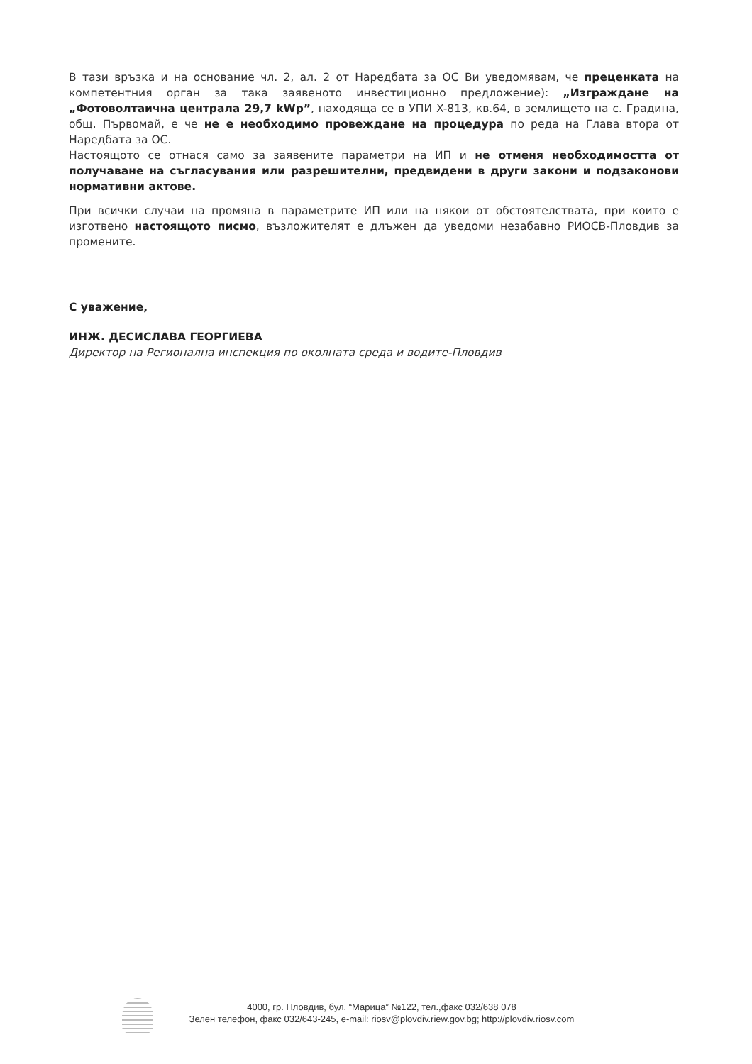В тази връзка и на основание чл. 2, ал. 2 от Наредбата за ОС Ви уведомявам, че преценката на компетентния орган за така заявеното инвестиционно предложение): „Изграждане на „Фотоволтаична централа 29,7 kWp”, находяща се в УПИ X-813, кв.64, в землището на с. Градина, общ. Първомай, е че не е необходимо провеждане на процедура по реда на Глава втора от Наредбата за ОС.
Настоящото се отнася само за заявените параметри на ИП и не отменя необходимостта от получаване на съгласувания или разрешителни, предвидени в други закони и подзаконови нормативни актове.
При всички случаи на промяна в параметрите ИП или на някои от обстоятелствата, при които е изготвено настоящото писмо, възложителят е длъжен да уведоми незабавно РИОСВ-Пловдив за промените.
С уважение,
ИНЖ. ДЕСИСЛАВА ГЕОРГИЕВА
Директор на Регионална инспекция по околната среда и водите-Пловдив
4000, гр. Пловдив, бул. “Марица” №122, тел.,факс 032/638 078
Зелен телефон, факс 032/643-245, e-mail: riosv@plovdiv.riew.gov.bg; http://plovdiv.riosv.com